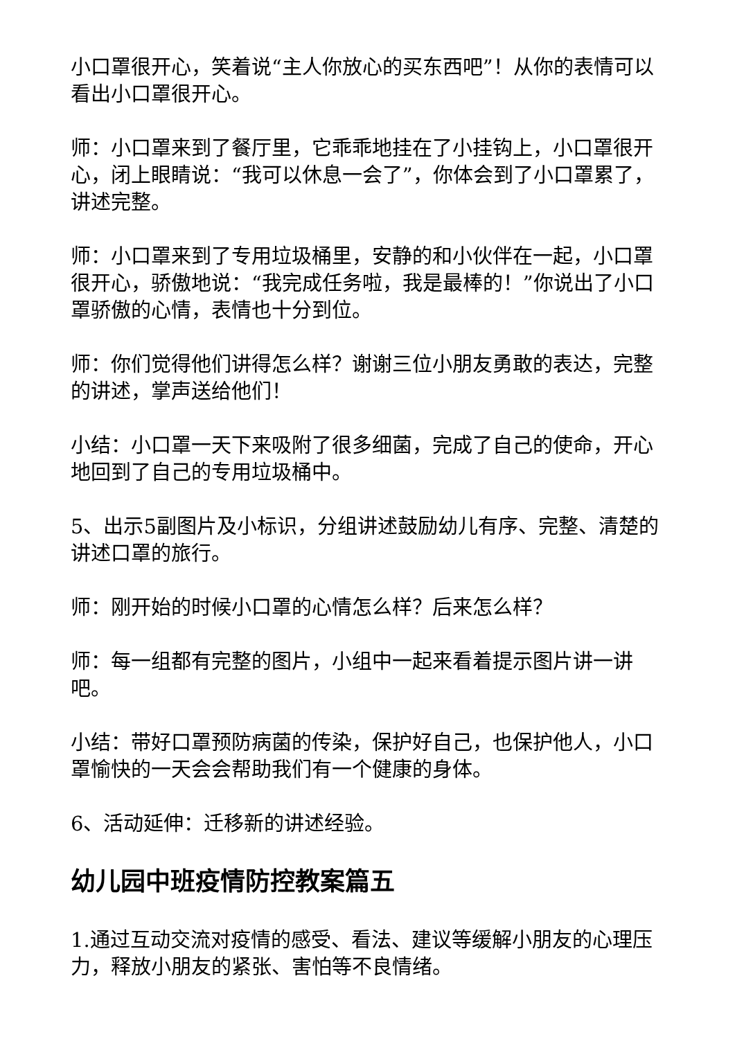小口罩很开心，笑着说“主人你放心的买东西吧”！从你的表情可以看出小口罩很开心。
师：小口罩来到了餐厅里，它乖乖地挂在了小挂钩上，小口罩很开心，闭上眼睛说：“我可以休息一会了”，你体会到了小口罩累了，讲述完整。
师：小口罩来到了专用垃圾桶里，安静的和小伙伴在一起，小口罩很开心，骄傲地说：“我完成任务啦，我是最棒的！”你说出了小口罩骄傲的心情，表情也十分到位。
师：你们觉得他们讲得怎么样？谢谢三位小朋友勇敢的表达，完整的讲述，掌声送给他们！
小结：小口罩一天下来吸附了很多细菌，完成了自己的使命，开心地回到了自己的专用垃圾桶中。
5、出示5副图片及小标识，分组讲述鼓励幼儿有序、完整、清楚的讲述口罩的旅行。
师：刚开始的时候小口罩的心情怎么样？后来怎么样？
师：每一组都有完整的图片，小组中一起来看着提示图片讲一讲吧。
小结：带好口罩预防病菌的传染，保护好自己，也保护他人，小口罩愉快的一天会会帮助我们有一个健康的身体。
6、活动延伸：迁移新的讲述经验。
幼儿园中班疫情防控教案篇五
1.通过互动交流对疫情的感受、看法、建议等缓解小朋友的心理压力，释放小朋友的紧张、害怕等不良情绪。